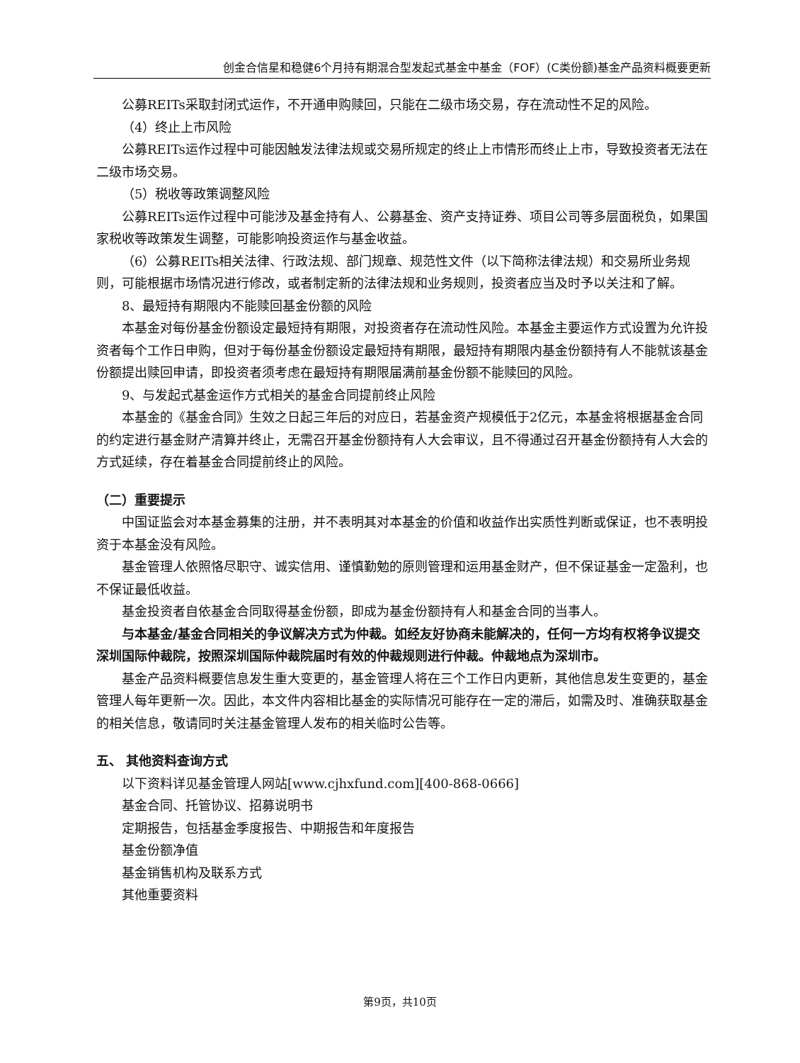创金合信星和稳健6个月持有期混合型发起式基金中基金（FOF）(C类份额)基金产品资料概要更新
公募REITs采取封闭式运作，不开通申购赎回，只能在二级市场交易，存在流动性不足的风险。
（4）终止上市风险
公募REITs运作过程中可能因触发法律法规或交易所规定的终止上市情形而终止上市，导致投资者无法在二级市场交易。
（5）税收等政策调整风险
公募REITs运作过程中可能涉及基金持有人、公募基金、资产支持证券、项目公司等多层面税负，如果国家税收等政策发生调整，可能影响投资运作与基金收益。
（6）公募REITs相关法律、行政法规、部门规章、规范性文件（以下简称法律法规）和交易所业务规则，可能根据市场情况进行修改，或者制定新的法律法规和业务规则，投资者应当及时予以关注和了解。
8、最短持有期限内不能赎回基金份额的风险
本基金对每份基金份额设定最短持有期限，对投资者存在流动性风险。本基金主要运作方式设置为允许投资者每个工作日申购，但对于每份基金份额设定最短持有期限，最短持有期限内基金份额持有人不能就该基金份额提出赎回申请，即投资者须考虑在最短持有期限届满前基金份额不能赎回的风险。
9、与发起式基金运作方式相关的基金合同提前终止风险
本基金的《基金合同》生效之日起三年后的对应日，若基金资产规模低于2亿元，本基金将根据基金合同的约定进行基金财产清算并终止，无需召开基金份额持有人大会审议，且不得通过召开基金份额持有人大会的方式延续，存在着基金合同提前终止的风险。
（二）重要提示
中国证监会对本基金募集的注册，并不表明其对本基金的价值和收益作出实质性判断或保证，也不表明投资于本基金没有风险。
基金管理人依照恪尽职守、诚实信用、谨慎勤勉的原则管理和运用基金财产，但不保证基金一定盈利，也不保证最低收益。
基金投资者自依基金合同取得基金份额，即成为基金份额持有人和基金合同的当事人。
与本基金/基金合同相关的争议解决方式为仲裁。如经友好协商未能解决的，任何一方均有权将争议提交深圳国际仲裁院，按照深圳国际仲裁院届时有效的仲裁规则进行仲裁。仲裁地点为深圳市。
基金产品资料概要信息发生重大变更的，基金管理人将在三个工作日内更新，其他信息发生变更的，基金管理人每年更新一次。因此，本文件内容相比基金的实际情况可能存在一定的滞后，如需及时、准确获取基金的相关信息，敬请同时关注基金管理人发布的相关临时公告等。
五、 其他资料查询方式
以下资料详见基金管理人网站[www.cjhxfund.com][400-868-0666]
基金合同、托管协议、招募说明书
定期报告，包括基金季度报告、中期报告和年度报告
基金份额净值
基金销售机构及联系方式
其他重要资料
第9页，共10页